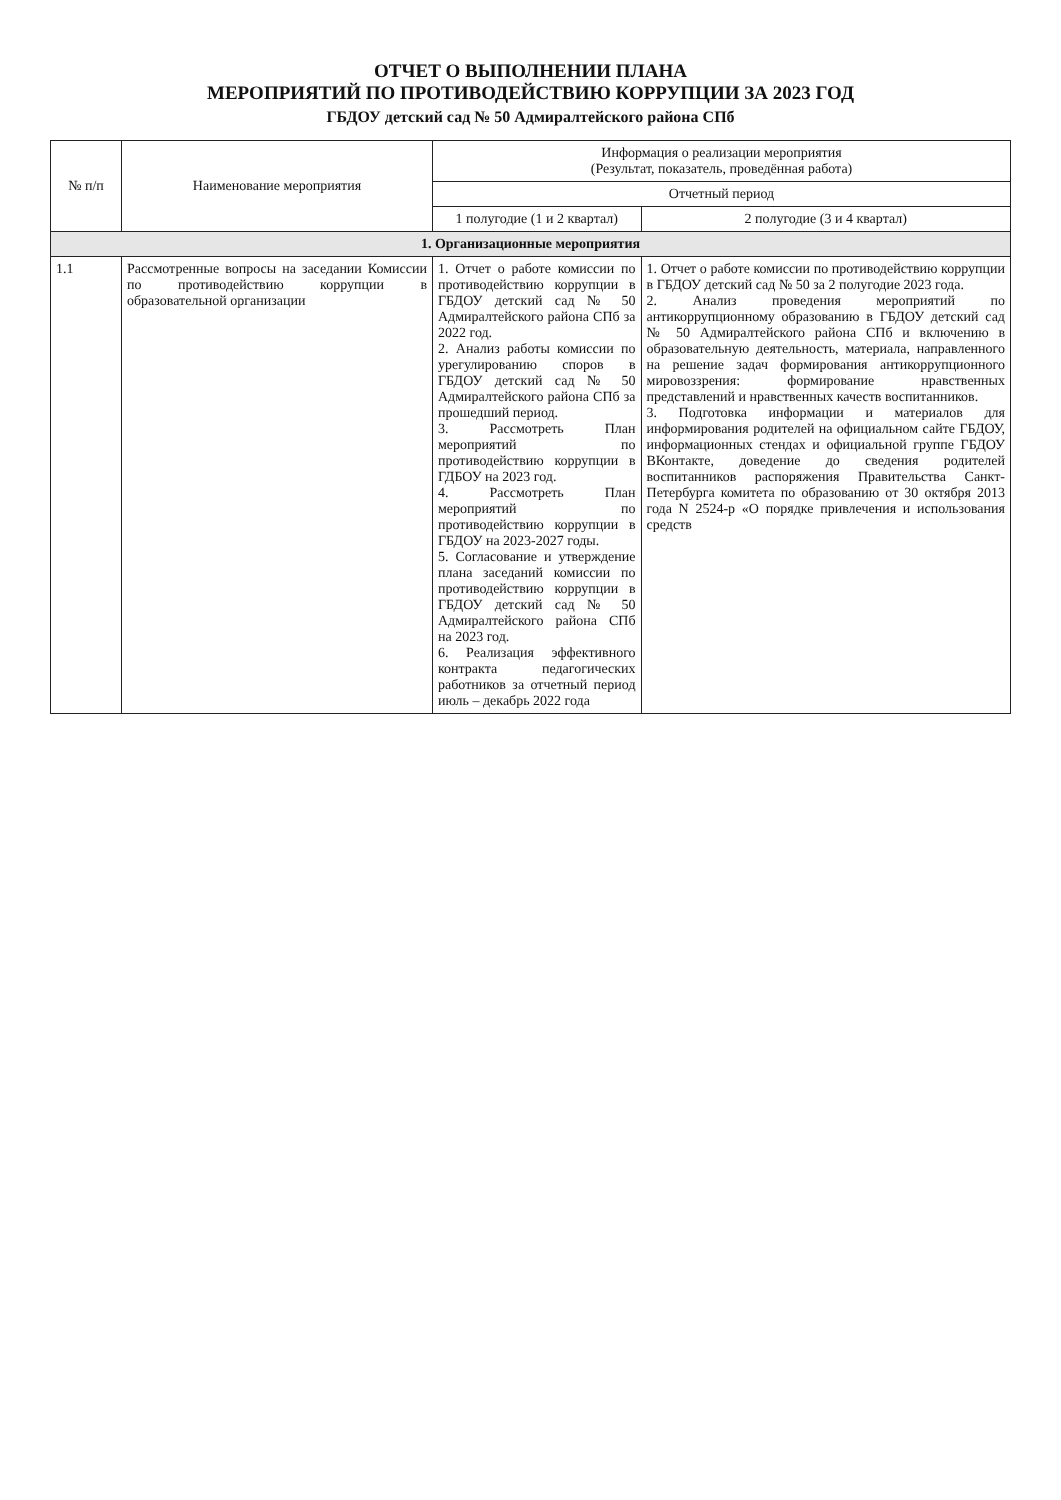ОТЧЕТ О ВЫПОЛНЕНИИ ПЛАНА
МЕРОПРИЯТИЙ ПО ПРОТИВОДЕЙСТВИЮ КОРРУПЦИИ ЗА 2023 ГОД
ГБДОУ детский сад № 50 Адмиралтейского района СПб
| № п/п | Наименование мероприятия | Информация о реализации мероприятия (Результат, показатель, проведённая работа) | |
| --- | --- | --- | --- |
| | | Отчетный период | |
| | | 1 полугодие (1 и 2 квартал) | 2 полугодие (3 и 4 квартал) |
| 1. Организационные мероприятия | | | |
| 1.1 | Рассмотренные вопросы на заседании Комиссии по противодействию коррупции в образовательной организации | 1. Отчет о работе комиссии по противодействию коррупции в ГБДОУ детский сад № 50 Адмиралтейского района СПб за 2022 год. 2. Анализ работы комиссии по урегулированию споров в ГБДОУ детский сад № 50 Адмиралтейского района СПб за прошедший период. 3. Рассмотреть План мероприятий по противодействию коррупции в ГДБОУ на 2023 год. 4. Рассмотреть План мероприятий по противодействию коррупции в ГБДОУ на 2023-2027 годы. 5. Согласование и утверждение плана заседаний комиссии по противодействию коррупции в ГБДОУ детский сад № 50 Адмиралтейского района СПб на 2023 год. 6. Реализация эффективного контракта педагогических работников за отчетный период июль – декабрь 2022 года | 1. Отчет о работе комиссии по противодействию коррупции в ГБДОУ детский сад № 50 за 2 полугодие 2023 года. 2. Анализ проведения мероприятий по антикоррупционному образованию в ГБДОУ детский сад № 50 Адмиралтейского района СПб и включению в образовательную деятельность, материала, направленного на решение задач формирования антикоррупционного мировоззрения: формирование нравственных представлений и нравственных качеств воспитанников. 3. Подготовка информации и материалов для информирования родителей на официальном сайте ГБДОУ, информационных стендах и официальной группе ГБДОУ ВКонтакте, доведение до сведения родителей воспитанников распоряжения Правительства Санкт-Петербурга комитета по образованию от 30 октября 2013 года N 2524-р «О порядке привлечения и использования средств |